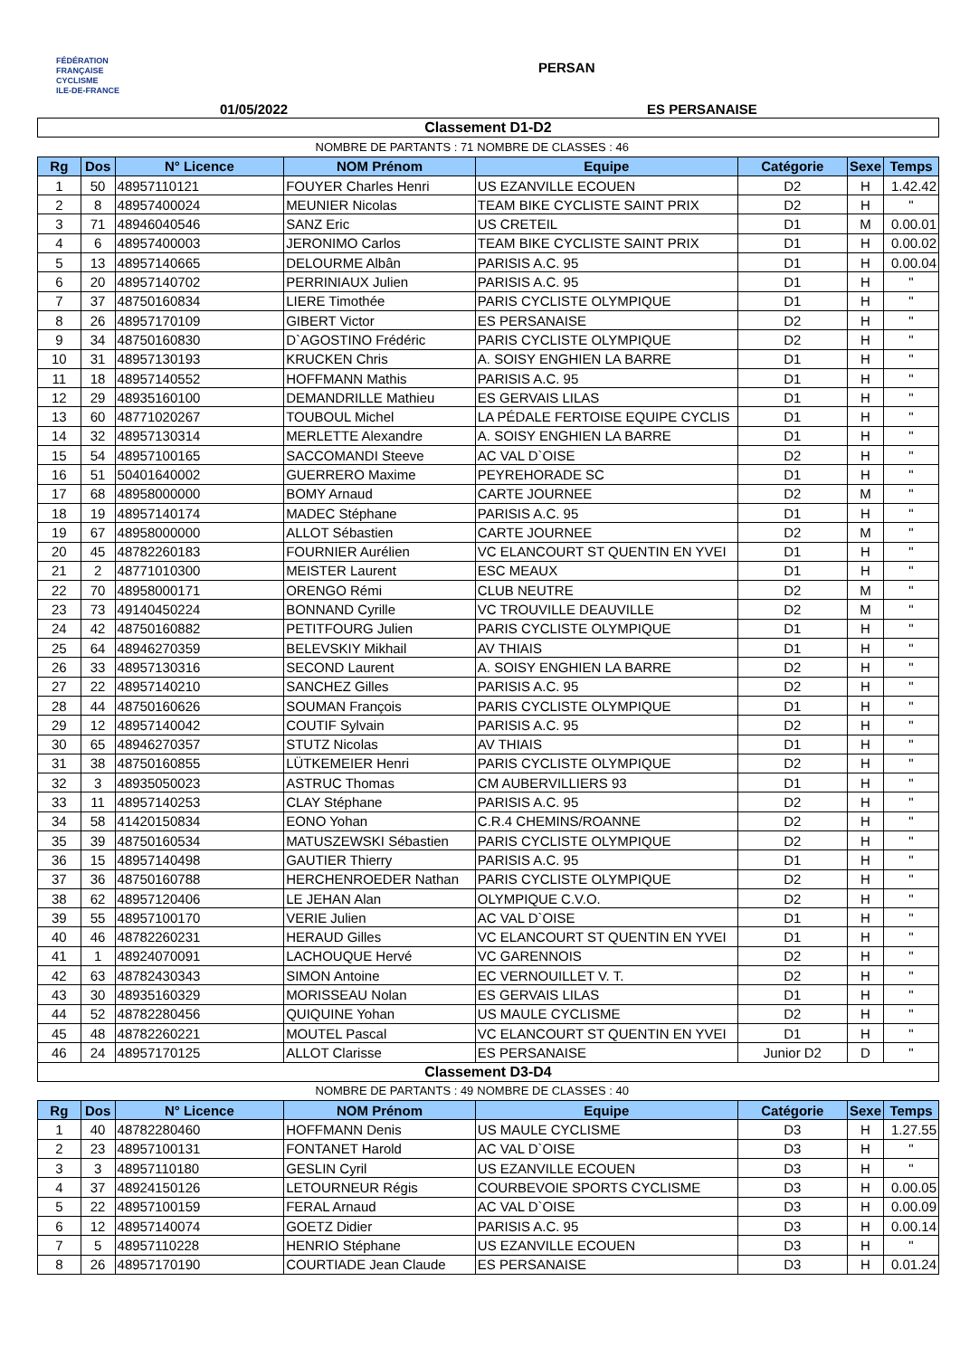FÉDÉRATION
FRANÇAISE
CYCLISME
ILE-DE-FRANCE
PERSAN
01/05/2022 ES PERSANAISE
| Classement D1-D2 | | | | | | | |
| | | | NOMBRE DE PARTANTS : 71 | NOMBRE DE CLASSES : 46 | | | |
| Rg | Dos | N° Licence | NOM Prénom | Equipe | Catégorie | Sexe | Temps |
| 1 | 50 | 48957110121 | FOUYER Charles Henri | US EZANVILLE ECOUEN | D2 | H | 1.42.42 |
| 2 | 8 | 48957400024 | MEUNIER Nicolas | TEAM BIKE CYCLISTE SAINT PRIX | D2 | H | " |
| 3 | 71 | 48946040546 | SANZ Eric | US CRETEIL | D1 | M | 0.00.01 |
| 4 | 6 | 48957400003 | JERONIMO Carlos | TEAM BIKE CYCLISTE SAINT PRIX | D1 | H | 0.00.02 |
| 5 | 13 | 48957140665 | DELOURME Albân | PARISIS A.C. 95 | D1 | H | 0.00.04 |
| 6 | 20 | 48957140702 | PERRINIAUX Julien | PARISIS A.C. 95 | D1 | H | " |
| 7 | 37 | 48750160834 | LIERE Timothée | PARIS CYCLISTE OLYMPIQUE | D1 | H | " |
| 8 | 26 | 48957170109 | GIBERT Victor | ES PERSANAISE | D2 | H | " |
| 9 | 34 | 48750160830 | D`AGOSTINO Frédéric | PARIS CYCLISTE OLYMPIQUE | D2 | H | " |
| 10 | 31 | 48957130193 | KRUCKEN Chris | A. SOISY ENGHIEN LA BARRE | D1 | H | " |
| 11 | 18 | 48957140552 | HOFFMANN Mathis | PARISIS A.C. 95 | D1 | H | " |
| 12 | 29 | 48935160100 | DEMANDRILLE Mathieu | ES GERVAIS LILAS | D1 | H | " |
| 13 | 60 | 48771020267 | TOUBOUL Michel | LA PÉDALE FERTOISE EQUIPE CYCLIS | D1 | H | " |
| 14 | 32 | 48957130314 | MERLETTE Alexandre | A. SOISY ENGHIEN LA BARRE | D1 | H | " |
| 15 | 54 | 48957100165 | SACCOMANDI Steeve | AC VAL D`OISE | D2 | H | " |
| 16 | 51 | 50401640002 | GUERRERO Maxime | PEYREHORADE SC | D1 | H | " |
| 17 | 68 | 48958000000 | BOMY Arnaud | CARTE JOURNEE | D2 | M | " |
| 18 | 19 | 48957140174 | MADEC Stéphane | PARISIS A.C. 95 | D1 | H | " |
| 19 | 67 | 48958000000 | ALLOT Sébastien | CARTE JOURNEE | D2 | M | " |
| 20 | 45 | 48782260183 | FOURNIER Aurélien | VC ELANCOURT ST QUENTIN EN YVEI | D1 | H | " |
| 21 | 2 | 48771010300 | MEISTER Laurent | ESC MEAUX | D1 | H | " |
| 22 | 70 | 48958000171 | ORENGO Rémi | CLUB NEUTRE | D2 | M | " |
| 23 | 73 | 49140450224 | BONNAND Cyrille | VC TROUVILLE DEAUVILLE | D2 | M | " |
| 24 | 42 | 48750160882 | PETITFOURG Julien | PARIS CYCLISTE OLYMPIQUE | D1 | H | " |
| 25 | 64 | 48946270359 | BELEVSKIY Mikhail | AV THIAIS | D1 | H | " |
| 26 | 33 | 48957130316 | SECOND Laurent | A. SOISY ENGHIEN LA BARRE | D2 | H | " |
| 27 | 22 | 48957140210 | SANCHEZ Gilles | PARISIS A.C. 95 | D2 | H | " |
| 28 | 44 | 48750160626 | SOUMAN François | PARIS CYCLISTE OLYMPIQUE | D1 | H | " |
| 29 | 12 | 48957140042 | COUTIF Sylvain | PARISIS A.C. 95 | D2 | H | " |
| 30 | 65 | 48946270357 | STUTZ Nicolas | AV THIAIS | D1 | H | " |
| 31 | 38 | 48750160855 | LÜTKEMEIER Henri | PARIS CYCLISTE OLYMPIQUE | D2 | H | " |
| 32 | 3 | 48935050023 | ASTRUC Thomas | CM AUBERVILLIERS 93 | D1 | H | " |
| 33 | 11 | 48957140253 | CLAY Stéphane | PARISIS A.C. 95 | D2 | H | " |
| 34 | 58 | 41420150834 | EONO Yohan | C.R.4 CHEMINS/ROANNE | D2 | H | " |
| 35 | 39 | 48750160534 | MATUSZEWSKI Sébastien | PARIS CYCLISTE OLYMPIQUE | D2 | H | " |
| 36 | 15 | 48957140498 | GAUTIER Thierry | PARISIS A.C. 95 | D1 | H | " |
| 37 | 36 | 48750160788 | HERCHENROEDER Nathan | PARIS CYCLISTE OLYMPIQUE | D2 | H | " |
| 38 | 62 | 48957120406 | LE JEHAN Alan | OLYMPIQUE C.V.O. | D2 | H | " |
| 39 | 55 | 48957100170 | VERIE Julien | AC VAL D`OISE | D1 | H | " |
| 40 | 46 | 48782260231 | HERAUD Gilles | VC ELANCOURT ST QUENTIN EN YVEI | D1 | H | " |
| 41 | 1 | 48924070091 | LACHOUQUE Hervé | VC GARENNOIS | D2 | H | " |
| 42 | 63 | 48782430343 | SIMON Antoine | EC VERNOUILLET V. T. | D2 | H | " |
| 43 | 30 | 48935160329 | MORISSEAU Nolan | ES GERVAIS LILAS | D1 | H | " |
| 44 | 52 | 48782280456 | QUIQUINE Yohan | US MAULE CYCLISME | D2 | H | " |
| 45 | 48 | 48782260221 | MOUTEL Pascal | VC ELANCOURT ST QUENTIN EN YVEI | D1 | H | " |
| 46 | 24 | 48957170125 | ALLOT Clarisse | ES PERSANAISE | Junior D2 | D | " |
| Classement D3-D4 | | | | | | | |
| | | | NOMBRE DE PARTANTS : 49 | NOMBRE DE CLASSES : 40 | | | |
| Rg | Dos | N° Licence | NOM Prénom | Equipe | Catégorie | Sexe | Temps |
| 1 | 40 | 48782280460 | HOFFMANN Denis | US MAULE CYCLISME | D3 | H | 1.27.55 |
| 2 | 23 | 48957100131 | FONTANET Harold | AC VAL D`OISE | D3 | H | " |
| 3 | 3 | 48957110180 | GESLIN Cyril | US EZANVILLE ECOUEN | D3 | H | " |
| 4 | 37 | 48924150126 | LETOURNEUR Régis | COURBEVOIE SPORTS CYCLISME | D3 | H | 0.00.05 |
| 5 | 22 | 48957100159 | FERAL Arnaud | AC VAL D`OISE | D3 | H | 0.00.09 |
| 6 | 12 | 48957140074 | GOETZ Didier | PARISIS A.C. 95 | D3 | H | 0.00.14 |
| 7 | 5 | 48957110228 | HENRIO Stéphane | US EZANVILLE ECOUEN | D3 | H | " |
| 8 | 26 | 48957170190 | COURTIADE Jean Claude | ES PERSANAISE | D3 | H | 0.01.24 |